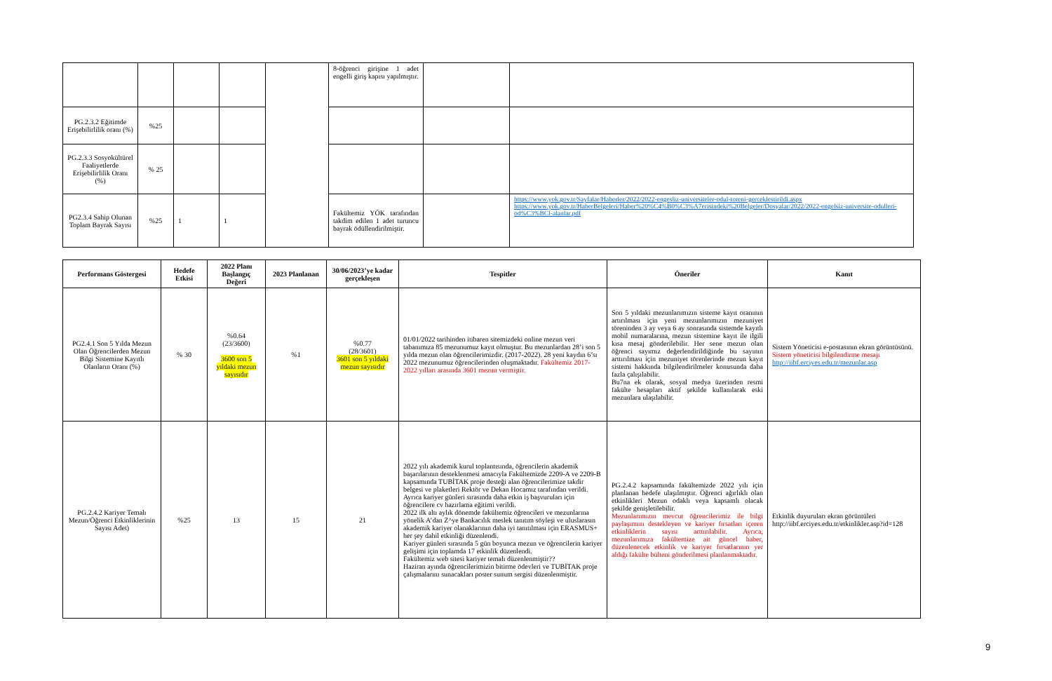| | | | | | 8-öğrenci girişine 1 adet engelli giriş kapısı yapılmıştır. | | |
| PG.2.3.2 Eğitimde Erişebilirlilik oranı (%) | %25 | | | | | | |
| PG.2.3.3 Sosyokültürel Faaliyetlerde Erişebilirlilik Oranı (%) | % 25 | | | | | | |
| PG2.3.4 Sahip Olunan Toplam Bayrak Sayısı | %25 | 1 | 1 | | Fakültemiz YÖK tarafından takdim edilen 1 adet turuncu bayrak ödüllendirilmiştir. | | https://www.yok.gov.tr/Sayfalar/Haberler/2022/2022-engesliz-universiteler-odul-toreni-gerceklestirildi.aspx https://www.yok.gov.tr/HaberBelgeleri/Haber%20%C4%B0%C3%A7erisindeki%20Belgeler/Dosyalar/2022/2022-engelsiz-universite-odulleri-od%C3%BCl-alanlar.pdf |
| Performans Göstergesi | Hedefe Etkisi | 2022 Planı Başlangıç Değeri | 2023 Planlanan | 30/06/2023’ye kadar gerçekleşen | Tespitler | Öneriler | Kanıt |
| --- | --- | --- | --- | --- | --- | --- | --- |
| PG2.4.1 Son 5 Yılda Mezun Olan Öğrencilerden Mezun Bilgi Sistemine Kayıtlı Olanların Oranı (%) | % 30 | %0.64 (23/3600) 3600 son 5 yıldaki mezun sayısıdır | %1 | %0.77 (28/3601) 3601 son 5 yıldaki mezun sayısıdır | 01/01/2022 tarihinden itibaren sitemizdeki online mezun veri tabanımıza 85 mezunumuz kayıt olmuştur. Bu mezunlardan 28’i son 5 yılda mezun olan öğrencilerimizdir. (2017-2022). 28 yeni kaydın 6’sı 2022 mezunumuz öğrencilerinden oluşmaktadır. Fakültemiz 2017-2022 yılları arasında 3601 mezun vermiştir. | Son 5 yıldaki mezunlarımızın sisteme kayıt oranının artırılması için yeni mezunlarımızın mezuniyet töreninden 3 ay veya 6 ay sonrasında sistemde kayıtlı mobil numaralarına, mezun sistemine kayıt ile ilgili kısa mesaj gönderilebilir. Her sene mezun olan öğrenci sayımız değerlendirildiğinde bu sayının arttırılması için mezuniyet törenlerinde mezun kayıt sistemi hakkında bilgilendirilmeler konusunda daha fazla çalışılabilir. Bu7na ek olarak, sosyal medya üzerinden resmi fakülte hesapları aktif şekilde kullanılarak eski mezunlara ulaşılabilir. | Sistem Yöneticisi e-postasının ekran görüntüsünü. Sistem yöneticisi bilgilendirme mesajı http://iibf.erciyes.edu.tr/mezunlar.asp |
| PG.2.4.2 Kariyer Temalı Mezun/Öğrenci Etkinliklerinin Sayısı Adet) | %25 | 13 | 15 | 21 | 2022 yılı akademik kurul toplantısında, öğrencilerin akademik başarılarının desteklenmesi amacıyla Fakültemizde 2209-A ve 2209-B kapsamında TUBİTAK proje desteği alan öğrencilerimize takdir belgesi ve plaketleri Rektör ve Dekan Hocamız tarafından verildi. Ayrıca kariyer günleri sırasında daha etkin iş başvuruları için öğrencilere cv hazırlama eğitimi verildi. 2022 ilk altı aylık dönemde fakültemiz öğrencileri ve mezunlarına yönelik A’dan Z^ye Bankacılık meslek tanıtım söyleşi ve uluslarasın akademik kariyer olanaklarının daha iyi tanıtılması için ERASMUS+ her şey dahil etkinliği düzenlendi. Kariyer günleri sırasında 5 gün boyunca mezun ve öğrencilerin kariyer gelişimi için toplamda 17 etkinlik düzenlendi. Fakültemiz web sitesi kariyer temalı düzenlenmiştir?? Haziran ayında öğrencilerimizin bitirme ödevleri ve TUBİTAK proje çalışmalarını sunacakları poster sunum sergisi düzenlenmiştir. | PG.2.4.2 kapsamında fakültemizde 2022 yılı için planlanan hedefe ulaşılmıştır. Öğrenci ağırlıklı olan etkinlikleri Mezun odaklı veya kapsamlı olacak şekilde genişletilebilir. Mezunlarımızın mevcut öğrencilerimiz ile bilgi paylaşımını destekleyen ve kariyer fırsatları içeren etkinliklerin sayısı arttırılabilir. Ayrıca, mezunlarımıza fakültemize ait güncel haber, düzenlenecek etkinlik ve kariyer fırsatlarının yer aldığı fakülte bülteni gönderilmesi planlanmaktadır. | Etkinlik duyuruları ekran görüntüleri http://iibf.erciyes.edu.tr/etkinlikler.asp?id=128 |
9